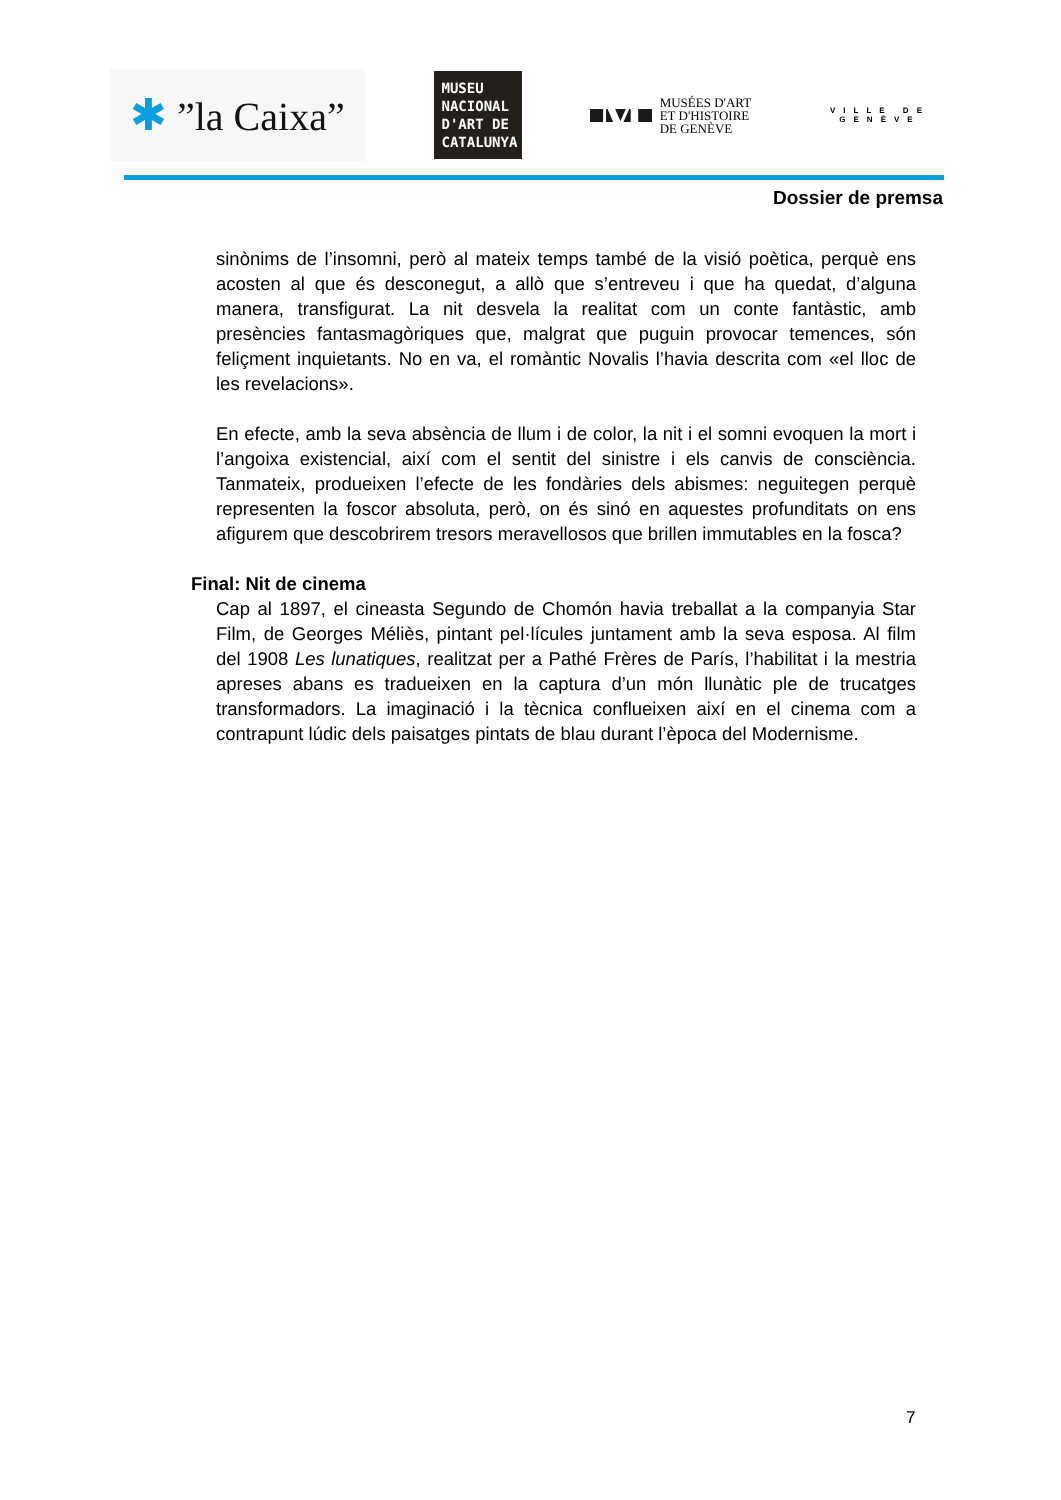✱ ”la Caixa”
MUSEU NACIONAL D'ART DE CATALUNYA
M
MUSÉES D'ART
ET D'HISTOIRE
DE GENÈVE
VILLE DE GENÈVE
Dossier de premsa
sinònims de l’insomni, però al mateix temps també de la visió poètica, perquè ens acosten al que és desconegut, a allò que s’entreveu i que ha quedat, d’alguna manera, transfigurat. La nit desvela la realitat com un conte fantàstic, amb presències fantasmagòriques que, malgrat que puguin provocar temences, són feliçment inquietants. No en va, el romàntic Novalis l’havia descrita com «el lloc de les revelacions».
En efecte, amb la seva absència de llum i de color, la nit i el somni evoquen la mort i l’angoixa existencial, així com el sentit del sinistre i els canvis de consciència. Tanmateix, produeixen l’efecte de les fondàries dels abismes: neguitegen perquè representen la foscor absoluta, però, on és sinó en aquestes profunditats on ens afigurem que descobrirem tresors meravellosos que brillen immutables en la fosca?
Final: Nit de cinema
Cap al 1897, el cineasta Segundo de Chomón havia treballat a la companyia Star Film, de Georges Méliès, pintant pel·lícules juntament amb la seva esposa. Al film del 1908 Les lunatiques, realitzat per a Pathé Frères de París, l’habilitat i la mestria apreses abans es tradueixen en la captura d’un món llunàtic ple de trucatges transformadors. La imaginació i la tècnica conflueixen així en el cinema com a contrapunt lúdic dels paisatges pintats de blau durant l’època del Modernisme.
7